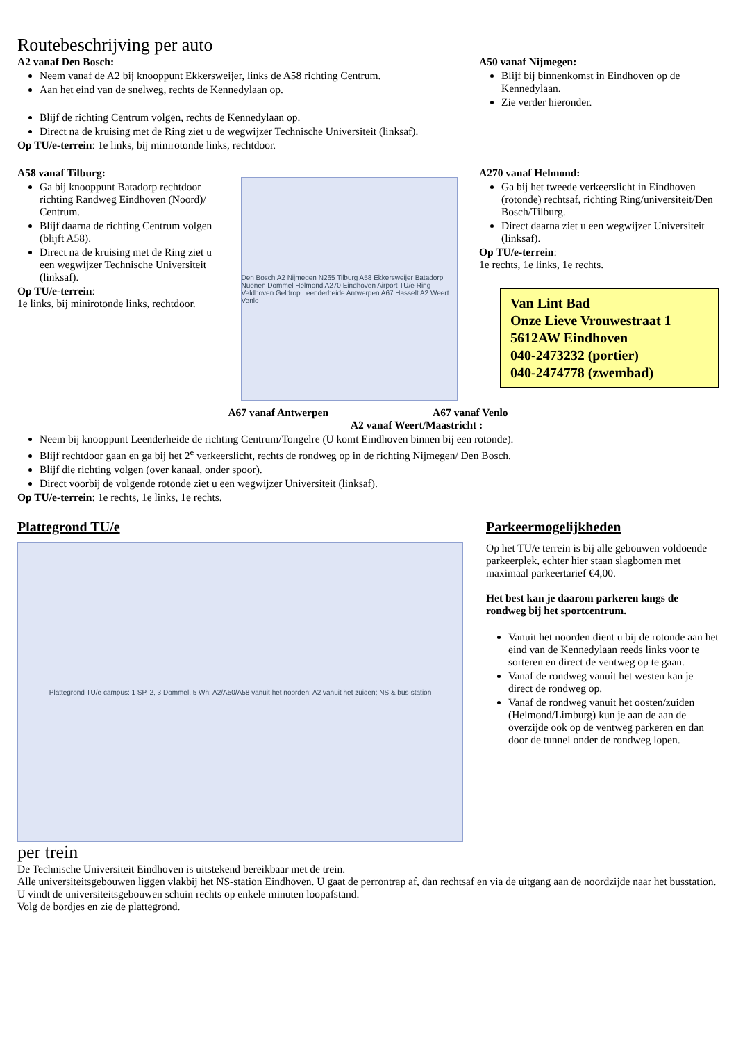Routebeschrijving per auto
A2 vanaf Den Bosch:
Neem vanaf de A2 bij knooppunt Ekkersweijer, links de A58 richting Centrum.
Aan het eind van de snelweg, rechts de Kennedylaan op.
A50 vanaf Nijmegen:
Blijf bij binnenkomst in Eindhoven op de Kennedylaan.
Zie verder hieronder.
Blijf de richting Centrum volgen, rechts de Kennedylaan op.
Direct na de kruising met de Ring ziet u de wegwijzer Technische Universiteit (linksaf).
Op TU/e-terrein: 1e links, bij minirotonde links, rechtdoor.
A58 vanaf Tilburg:
Ga bij knooppunt Batadorp rechtdoor richting Randweg Eindhoven (Noord)/ Centrum.
Blijf daarna de richting Centrum volgen (blijft A58).
Direct na de kruising met de Ring ziet u een wegwijzer Technische Universiteit (linksaf).
Op TU/e-terrein:
1e links, bij minirotonde links, rechtdoor.
Den Bosch A2 Nijmegen N265 Tilburg A58 Ekkersweijer Batadorp Nuenen Dommel Helmond A270 Eindhoven Airport TU/e Ring Veldhoven Geldrop Leenderheide Antwerpen A67 Hasselt A2 Weert Venlo
A270 vanaf Helmond:
Ga bij het tweede verkeerslicht in Eindhoven (rotonde) rechtsaf, richting Ring/universiteit/Den Bosch/Tilburg.
Direct daarna ziet u een wegwijzer Universiteit (linksaf).
Op TU/e-terrein:
1e rechts, 1e links, 1e rechts.
Van Lint Bad
Onze Lieve Vrouwestraat 1
5612AW Eindhoven
040-2473232 (portier)
040-2474778 (zwembad)
A67 vanaf Antwerpen A67 vanaf Venlo
A2 vanaf Weert/Maastricht :
Neem bij knooppunt Leenderheide de richting Centrum/Tongelre (U komt Eindhoven binnen bij een rotonde).
Blijf rechtdoor gaan en ga bij het 2<sup>e</sup> verkeerslicht, rechts de rondweg op in de richting Nijmegen/ Den Bosch.
Blijf die richting volgen (over kanaal, onder spoor).
Direct voorbij de volgende rotonde ziet u een wegwijzer Universiteit (linksaf).
Op TU/e-terrein: 1e rechts, 1e links, 1e rechts.
Plattegrond TU/e
Plattegrond TU/e campus: 1 SP, 2, 3 Dommel, 5 Wh; A2/A50/A58 vanuit het noorden; A2 vanuit het zuiden; NS & bus-station
Parkeermogelijkheden
Op het TU/e terrein is bij alle gebouwen voldoende parkeerplek, echter hier staan slagbomen met maximaal parkeertarief €4,00.
Het best kan je daarom parkeren langs de rondweg bij het sportcentrum.
Vanuit het noorden dient u bij de rotonde aan het eind van de Kennedylaan reeds links voor te sorteren en direct de ventweg op te gaan.
Vanaf de rondweg vanuit het westen kan je direct de rondweg op.
Vanaf de rondweg vanuit het oosten/zuiden (Helmond/Limburg) kun je aan de aan de overzijde ook op de ventweg parkeren en dan door de tunnel onder de rondweg lopen.
per trein
De Technische Universiteit Eindhoven is uitstekend bereikbaar met de trein.
Alle universiteitsgebouwen liggen vlakbij het NS-station Eindhoven. U gaat de perrontrap af, dan rechtsaf en via de uitgang aan de noordzijde naar het busstation. U vindt de universiteitsgebouwen schuin rechts op enkele minuten loopafstand.
Volg de bordjes en zie de plattegrond.